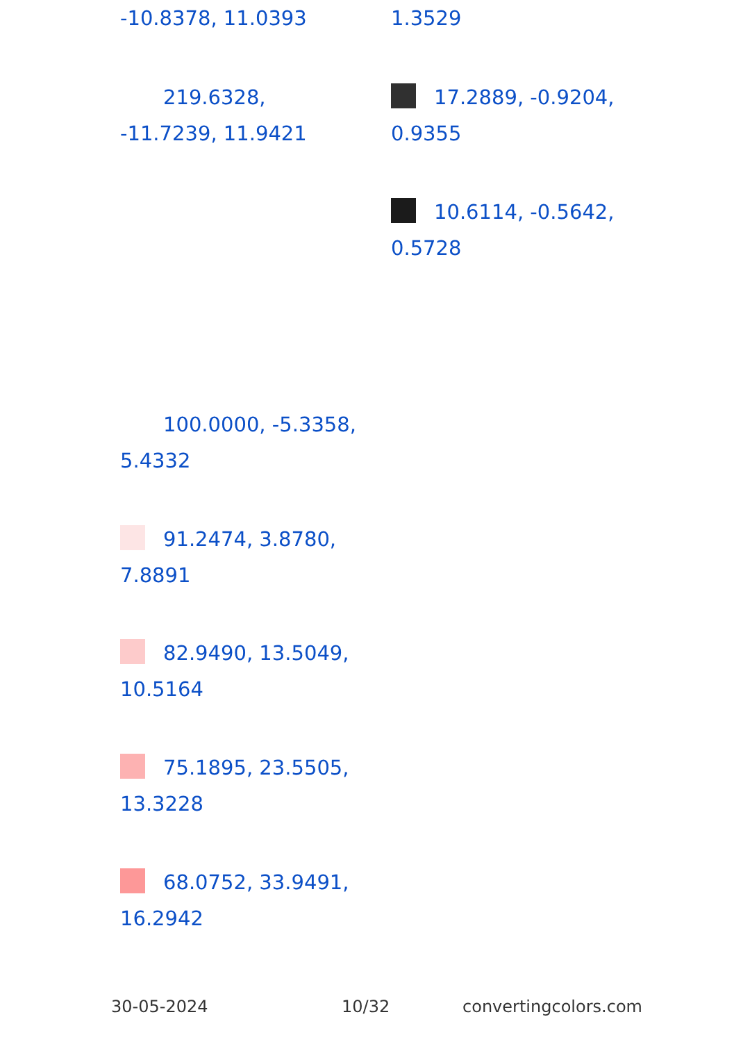-10.8378, 11.0393 1.3529
219.6328, -11.7239, 11.9421
17.2889, -0.9204, 0.9355
10.6114, -0.5642, 0.5728
100.0000, -5.3358, 5.4332
91.2474, 3.8780, 7.8891
82.9490, 13.5049, 10.5164
75.1895, 23.5505, 13.3228
68.0752, 33.9491, 16.2942
30-05-2024 10/32 convertingcolors.com